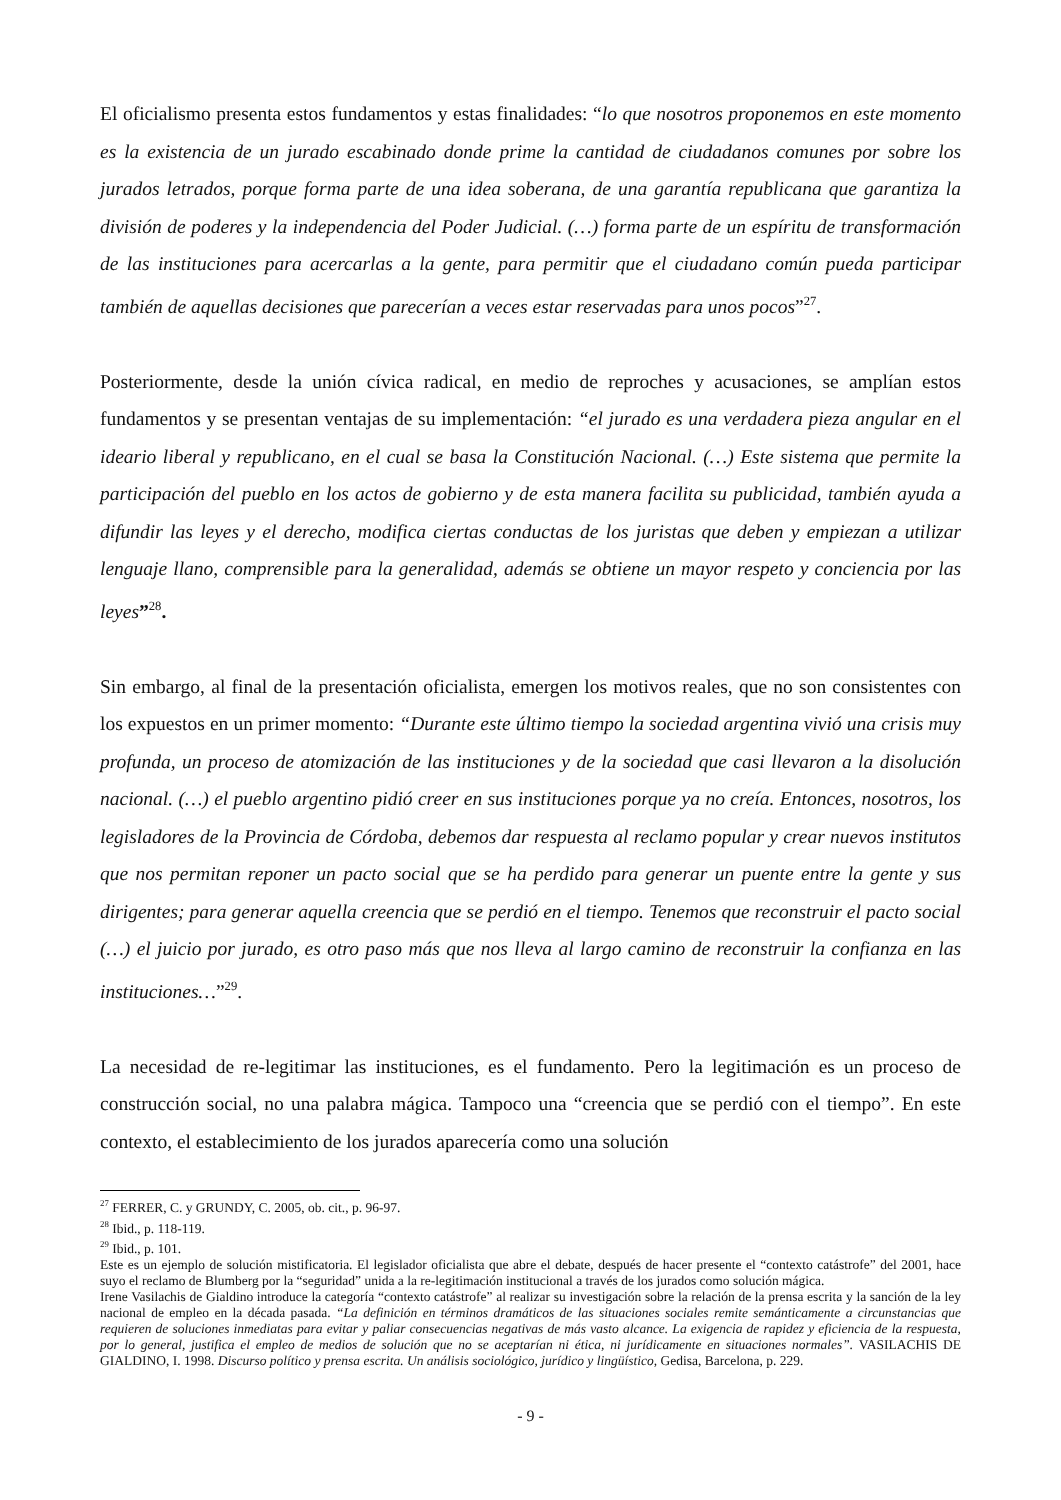El oficialismo presenta estos fundamentos y estas finalidades: “lo que nosotros proponemos en este momento es la existencia de un jurado escabinado donde prime la cantidad de ciudadanos comunes por sobre los jurados letrados, porque forma parte de una idea soberana, de una garantía republicana que garantiza la división de poderes y la independencia del Poder Judicial. (…) forma parte de un espíritu de transformación de las instituciones para acercarlas a la gente, para permitir que el ciudadano común pueda participar también de aquellas decisiones que parecerían a veces estar reservadas para unos pocos”<sup>27</sup>.
Posteriormente, desde la unión cívica radical, en medio de reproches y acusaciones, se amplían estos fundamentos y se presentan ventajas de su implementación: “el jurado es una verdadera pieza angular en el ideario liberal y republicano, en el cual se basa la Constitución Nacional. (…) Este sistema que permite la participación del pueblo en los actos de gobierno y de esta manera facilita su publicidad, también ayuda a difundir las leyes y el derecho, modifica ciertas conductas de los juristas que deben y empiezan a utilizar lenguaje llano, comprensible para la generalidad, además se obtiene un mayor respeto y conciencia por las leyes”<sup>28</sup>.
Sin embargo, al final de la presentación oficialista, emergen los motivos reales, que no son consistentes con los expuestos en un primer momento: “Durante este último tiempo la sociedad argentina vivió una crisis muy profunda, un proceso de atomización de las instituciones y de la sociedad que casi llevaron a la disolución nacional. (…) el pueblo argentino pidió creer en sus instituciones porque ya no creía. Entonces, nosotros, los legisladores de la Provincia de Córdoba, debemos dar respuesta al reclamo popular y crear nuevos institutos que nos permitan reponer un pacto social que se ha perdido para generar un puente entre la gente y sus dirigentes; para generar aquella creencia que se perdió en el tiempo. Tenemos que reconstruir el pacto social (…) el juicio por jurado, es otro paso más que nos lleva al largo camino de reconstruir la confianza en las instituciones…”<sup>29</sup>.
La necesidad de re-legitimar las instituciones, es el fundamento. Pero la legitimación es un proceso de construcción social, no una palabra mágica. Tampoco una “creencia que se perdió con el tiempo”. En este contexto, el establecimiento de los jurados aparecería como una solución
<sup>27</sup> FERRER, C. y GRUNDY, C. 2005, ob. cit., p. 96-97.
<sup>28</sup> Ibid., p. 118-119.
<sup>29</sup> Ibid., p. 101.
Este es un ejemplo de solución mistificatoria. El legislador oficialista que abre el debate, después de hacer presente el “contexto catástrofe” del 2001, hace suyo el reclamo de Blumberg por la “seguridad” unida a la re-legitimación institucional a través de los jurados como solución mágica.
Irene Vasilachis de Gialdino introduce la categoría “contexto catástrofe” al realizar su investigación sobre la relación de la prensa escrita y la sanción de la ley nacional de empleo en la década pasada. “La definición en términos dramáticos de las situaciones sociales remite semánticamente a circunstancias que requieren de soluciones inmediatas para evitar y paliar consecuencias negativas de más vasto alcance. La exigencia de rapidez y eficiencia de la respuesta, por lo general, justifica el empleo de medios de solución que no se aceptarían ni ética, ni jurídicamente en situaciones normales”. VASILACHIS DE GIALDINO, I. 1998. Discurso político y prensa escrita. Un análisis sociológico, jurídico y lingüístico, Gedisa, Barcelona, p. 229.
- 9 -